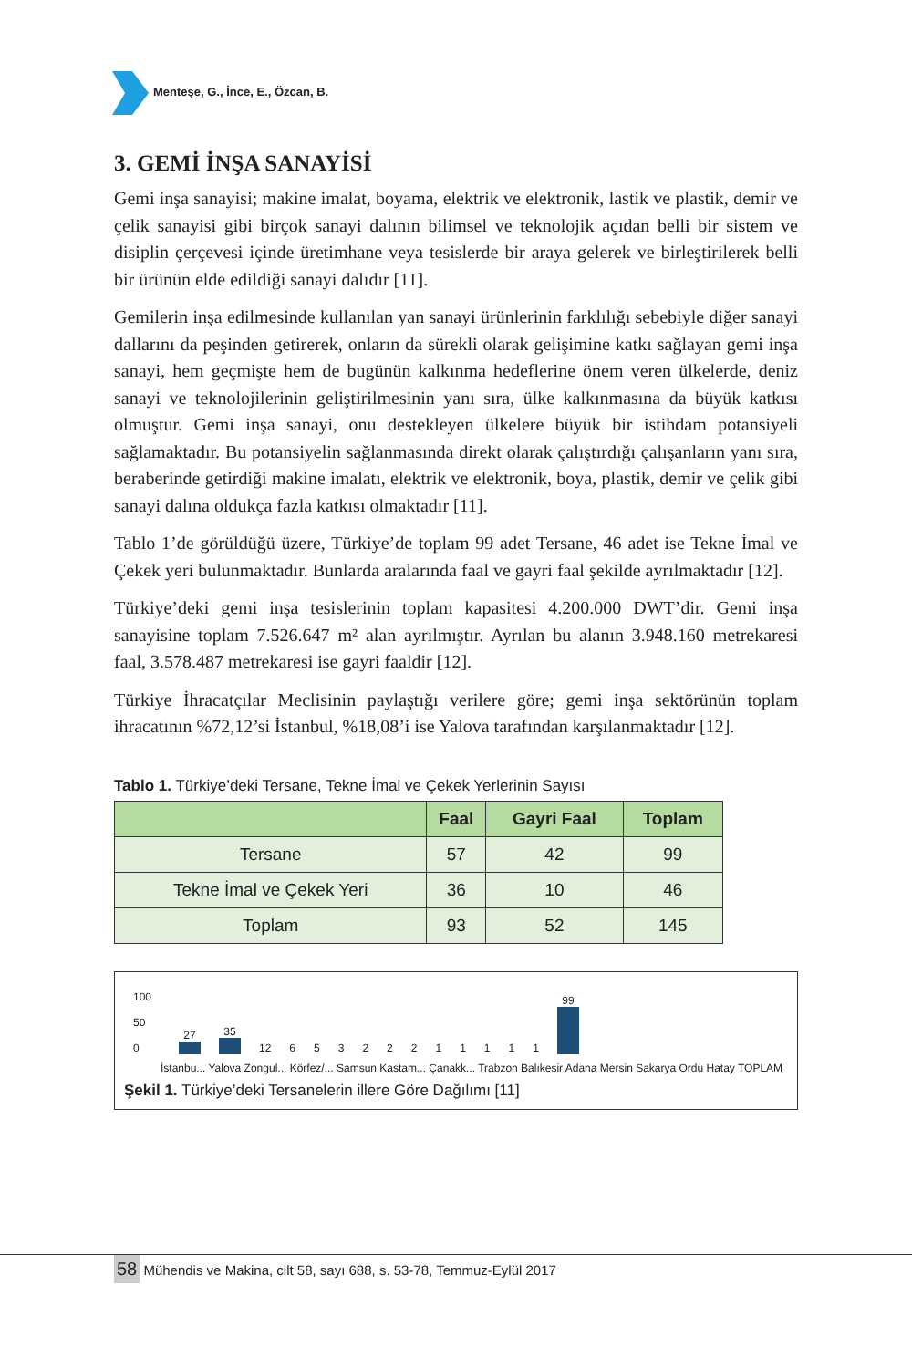Menteşe, G., İnce, E., Özcan, B.
3. GEMİ İNŞA SANAYİSİ
Gemi inşa sanayisi; makine imalat, boyama, elektrik ve elektronik, lastik ve plastik, demir ve çelik sanayisi gibi birçok sanayi dalının bilimsel ve teknolojik açıdan belli bir sistem ve disiplin çerçevesi içinde üretimhane veya tesislerde bir araya gelerek ve birleştirilerek belli bir ürünün elde edildiği sanayi dalıdır [11].
Gemilerin inşa edilmesinde kullanılan yan sanayi ürünlerinin farklılığı sebebiyle diğer sanayi dallarını da peşinden getirerek, onların da sürekli olarak gelişimine katkı sağlayan gemi inşa sanayi, hem geçmişte hem de bugünün kalkınma hedeflerine önem veren ülkelerde, deniz sanayi ve teknolojilerinin geliştirilmesinin yanı sıra, ülke kalkınmasına da büyük katkısı olmuştur. Gemi inşa sanayi, onu destekleyen ülkelere büyük bir istihdam potansiyeli sağlamaktadır. Bu potansiyelin sağlanmasında direkt olarak çalıştırdığı çalışanların yanı sıra, beraberinde getirdiği makine imalatı, elektrik ve elektronik, boya, plastik, demir ve çelik gibi sanayi dalına oldukça fazla katkısı olmaktadır [11].
Tablo 1’de görüldüğü üzere, Türkiye’de toplam 99 adet Tersane, 46 adet ise Tekne İmal ve Çekek yeri bulunmaktadır. Bunlarda aralarında faal ve gayri faal şekilde ayrılmaktadır [12].
Türkiye’deki gemi inşa tesislerinin toplam kapasitesi 4.200.000 DWT’dir. Gemi inşa sanayisine toplam 7.526.647 m² alan ayrılmıştır. Ayrılan bu alanın 3.948.160 metrekaresi faal, 3.578.487 metrekaresi ise gayri faaldir [12].
Türkiye İhracatçılar Meclisinin paylaştığı verilere göre; gemi inşa sektörünün toplam ihracatının %72,12’si İstanbul, %18,08’i ise Yalova tarafından karşılanmaktadır [12].
Tablo 1. Türkiye’deki Tersane, Tekne İmal ve Çekek Yerlerinin Sayısı
| | Faal | Gayri Faal | Toplam |
| --- | --- | --- | --- |
| Tersane | 57 | 42 | 99 |
| Tekne İmal ve Çekek Yeri | 36 | 10 | 46 |
| Toplam | 93 | 52 | 145 |
100
50
0
27
35
12
6
5
3
2
2
2
1
1
1
1
1
99
İstanbu... Yalova Zongul... Körfez/... Samsun Kastam... Çanakk... Trabzon Balıkesir Adana Mersin Sakarya Ordu Hatay TOPLAM
Şekil 1. Türkiye’deki Tersanelerin illere Göre Dağılımı [11]
58 Mühendis ve Makina, cilt 58, sayı 688, s. 53-78, Temmuz-Eylül 2017